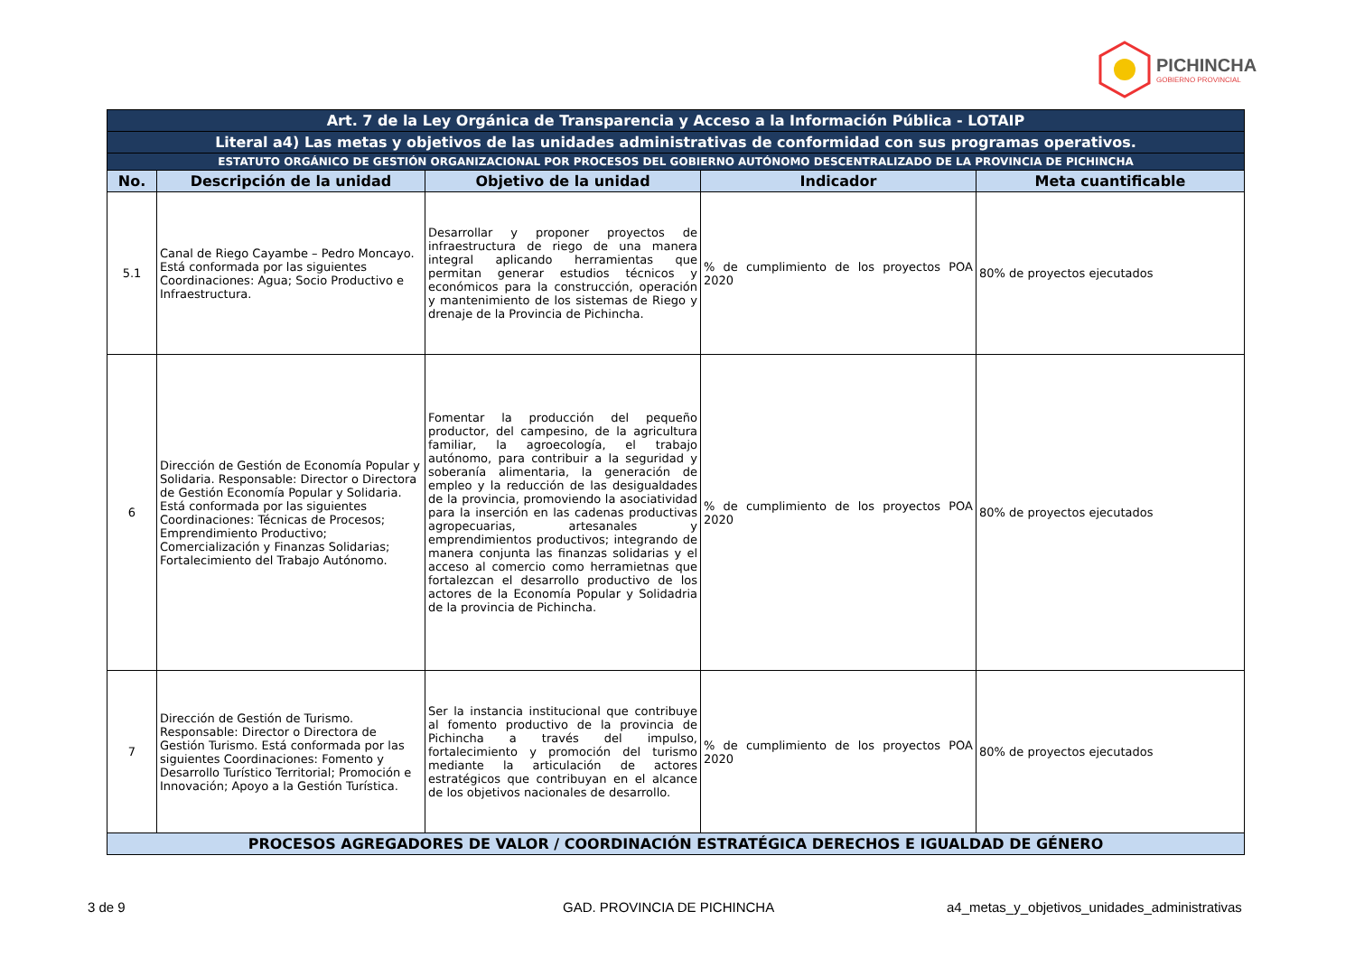PICHINCHA
GOBIERNO PROVINCIAL
| Art. 7 de la Ley Orgánica de Transparencia y Acceso a la Información Pública - LOTAIP | | | | |
| Literal a4) Las metas y objetivos de las unidades administrativas de conformidad con sus programas operativos. | | | | |
| ESTATUTO ORGÁNICO DE GESTIÓN ORGANIZACIONAL POR PROCESOS DEL GOBIERNO AUTÓNOMO DESCENTRALIZADO DE LA PROVINCIA DE PICHINCHA | | | | |
| No. | Descripción de la unidad | Objetivo de la unidad | Indicador | Meta cuantificable |
| 5.1 | Canal de Riego Cayambe – Pedro Moncayo. Está conformada por las siguientes Coordinaciones: Agua; Socio Productivo e Infraestructura. | Desarrollar y proponer proyectos de infraestructura de riego de una manera integral aplicando herramientas que permitan generar estudios técnicos y económicos para la construcción, operación y mantenimiento de los sistemas de Riego y drenaje de la Provincia de Pichincha. | % de cumplimiento de los proyectos POA 2020 | 80% de proyectos ejecutados |
| 6 | Dirección de Gestión de Economía Popular y Solidaria. Responsable: Director o Directora de Gestión Economía Popular y Solidaria. Está conformada por las siguientes Coordinaciones: Técnicas de Procesos; Emprendimiento Productivo; Comercialización y Finanzas Solidarias; Fortalecimiento del Trabajo Autónomo. | Fomentar la producción del pequeño productor, del campesino, de la agricultura familiar, la agroecología, el trabajo autónomo, para contribuir a la seguridad y soberanía alimentaria, la generación de empleo y la reducción de las desigualdades de la provincia, promoviendo la asociatividad para la inserción en las cadenas productivas agropecuarias, artesanales y emprendimientos productivos; integrando de manera conjunta las finanzas solidarias y el acceso al comercio como herramietnas que fortalezcan el desarrollo productivo de los actores de la Economía Popular y Solidadria de la provincia de Pichincha. | % de cumplimiento de los proyectos POA 2020 | 80% de proyectos ejecutados |
| 7 | Dirección de Gestión de Turismo. Responsable: Director o Directora de Gestión Turismo. Está conformada por las siguientes Coordinaciones: Fomento y Desarrollo Turístico Territorial; Promoción e Innovación; Apoyo a la Gestión Turística. | Ser la instancia institucional que contribuye al fomento productivo de la provincia de Pichincha a través del impulso, fortalecimiento y promoción del turismo mediante la articulación de actores estratégicos que contribuyan en el alcance de los objetivos nacionales de desarrollo. | % de cumplimiento de los proyectos POA 2020 | 80% de proyectos ejecutados |
| PROCESOS AGREGADORES DE VALOR / COORDINACIÓN ESTRATÉGICA DERECHOS E IGUALDAD DE GÉNERO | | | | |
3 de 9 GAD. PROVINCIA DE PICHINCHA
a4_metas_y_objetivos_unidades_administrativas